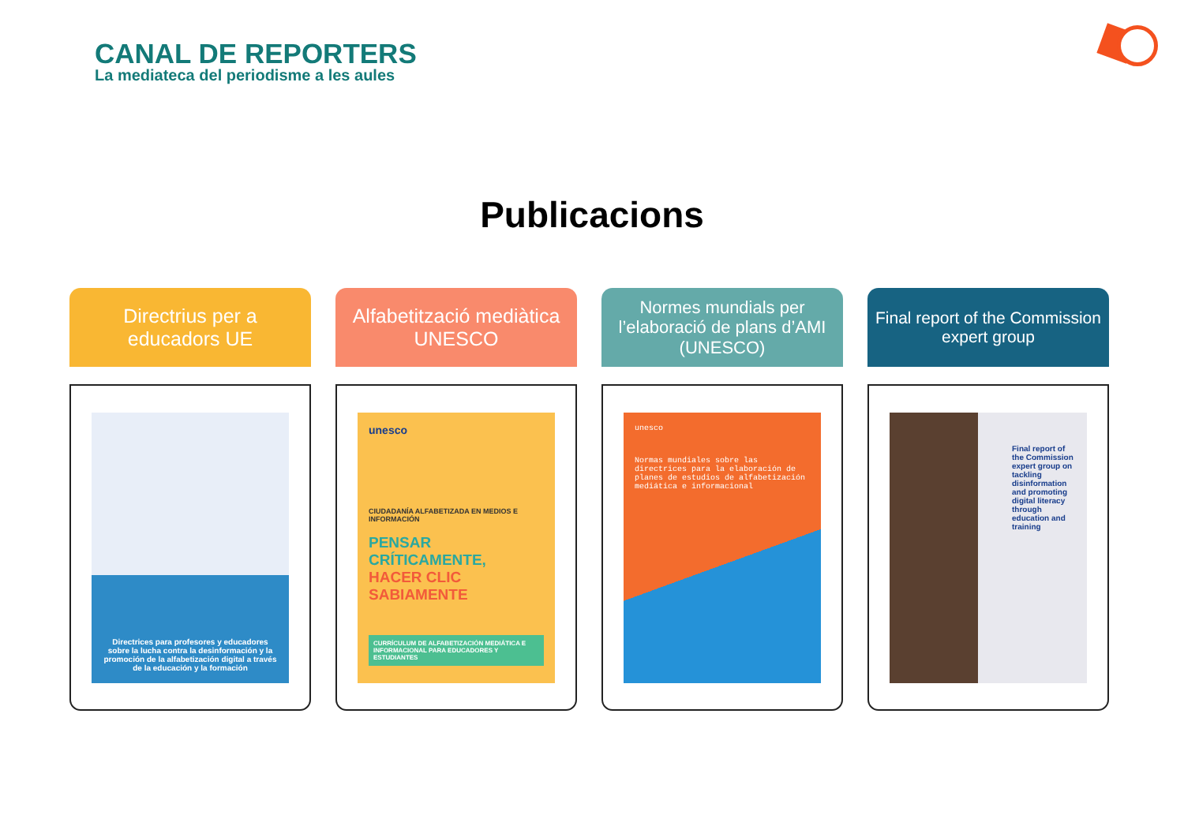CANAL DE REPORTERS
La mediateca del periodisme a les aules
Publicacions
Directrius per a educadors UE
Directrices para profesores y educadores sobre la lucha contra la desinformación y la promoción de la alfabetización digital a través de la educación y la formación
Alfabetització mediàtica UNESCO
unesco
CIUDADANÍA ALFABETIZADA EN MEDIOS E INFORMACIÓN
PENSAR CRÍTICAMENTE,
HACER CLIC SABIAMENTE
CURRÍCULUM DE ALFABETIZACIÓN MEDIÁTICA E INFORMACIONAL PARA EDUCADORES Y ESTUDIANTES
Normes mundials per l’elaboració de plans d’AMI (UNESCO)
unesco
Normas mundiales sobre las directrices para la elaboración de planes de estudios de alfabetización mediática e informacional
Final report of the Commission expert group
Final report of the Commission expert group on tackling disinformation and promoting digital literacy through education and training